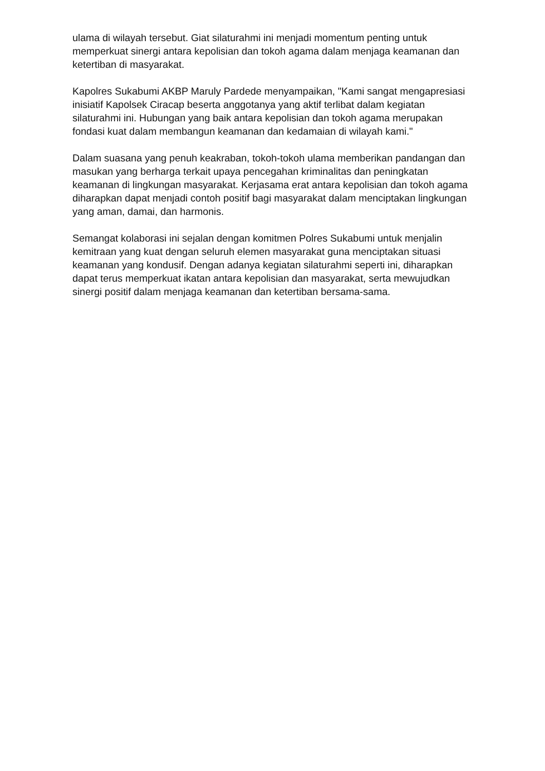ulama di wilayah tersebut. Giat silaturahmi ini menjadi momentum penting untuk memperkuat sinergi antara kepolisian dan tokoh agama dalam menjaga keamanan dan ketertiban di masyarakat.
Kapolres Sukabumi AKBP Maruly Pardede menyampaikan, "Kami sangat mengapresiasi inisiatif Kapolsek Ciracap beserta anggotanya yang aktif terlibat dalam kegiatan silaturahmi ini. Hubungan yang baik antara kepolisian dan tokoh agama merupakan fondasi kuat dalam membangun keamanan dan kedamaian di wilayah kami."
Dalam suasana yang penuh keakraban, tokoh-tokoh ulama memberikan pandangan dan masukan yang berharga terkait upaya pencegahan kriminalitas dan peningkatan keamanan di lingkungan masyarakat. Kerjasama erat antara kepolisian dan tokoh agama diharapkan dapat menjadi contoh positif bagi masyarakat dalam menciptakan lingkungan yang aman, damai, dan harmonis.
Semangat kolaborasi ini sejalan dengan komitmen Polres Sukabumi untuk menjalin kemitraan yang kuat dengan seluruh elemen masyarakat guna menciptakan situasi keamanan yang kondusif. Dengan adanya kegiatan silaturahmi seperti ini, diharapkan dapat terus memperkuat ikatan antara kepolisian dan masyarakat, serta mewujudkan sinergi positif dalam menjaga keamanan dan ketertiban bersama-sama.